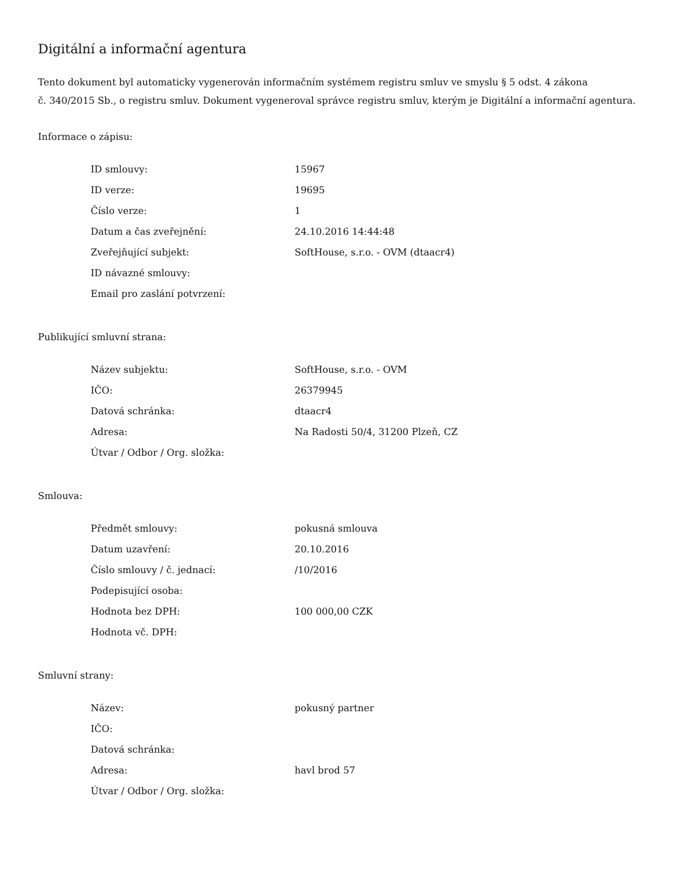Digitální a informační agentura
Tento dokument byl automaticky vygenerován informačním systémem registru smluv ve smyslu § 5 odst. 4 zákona
č. 340/2015 Sb., o registru smluv. Dokument vygeneroval správce registru smluv, kterým je Digitální a informační agentura.
Informace o zápisu:
| ID smlouvy: | 15967 |
| ID verze: | 19695 |
| Číslo verze: | 1 |
| Datum a čas zveřejnění: | 24.10.2016 14:44:48 |
| Zveřejňující subjekt: | SoftHouse, s.r.o. - OVM (dtaacr4) |
| ID návazné smlouvy: | |
| Email pro zaslání potvrzení: | |
Publikující smluvní strana:
| Název subjektu: | SoftHouse, s.r.o. - OVM |
| IČO: | 26379945 |
| Datová schránka: | dtaacr4 |
| Adresa: | Na Radosti 50/4, 31200 Plzeň, CZ |
| Útvar / Odbor / Org. složka: | |
Smlouva:
| Předmět smlouvy: | pokusná smlouva |
| Datum uzavření: | 20.10.2016 |
| Číslo smlouvy / č. jednací: | /10/2016 |
| Podepisující osoba: | |
| Hodnota bez DPH: | 100 000,00 CZK |
| Hodnota vč. DPH: | |
Smluvní strany:
| Název: | pokusný partner |
| IČO: | |
| Datová schránka: | |
| Adresa: | havl brod 57 |
| Útvar / Odbor / Org. složka: | |